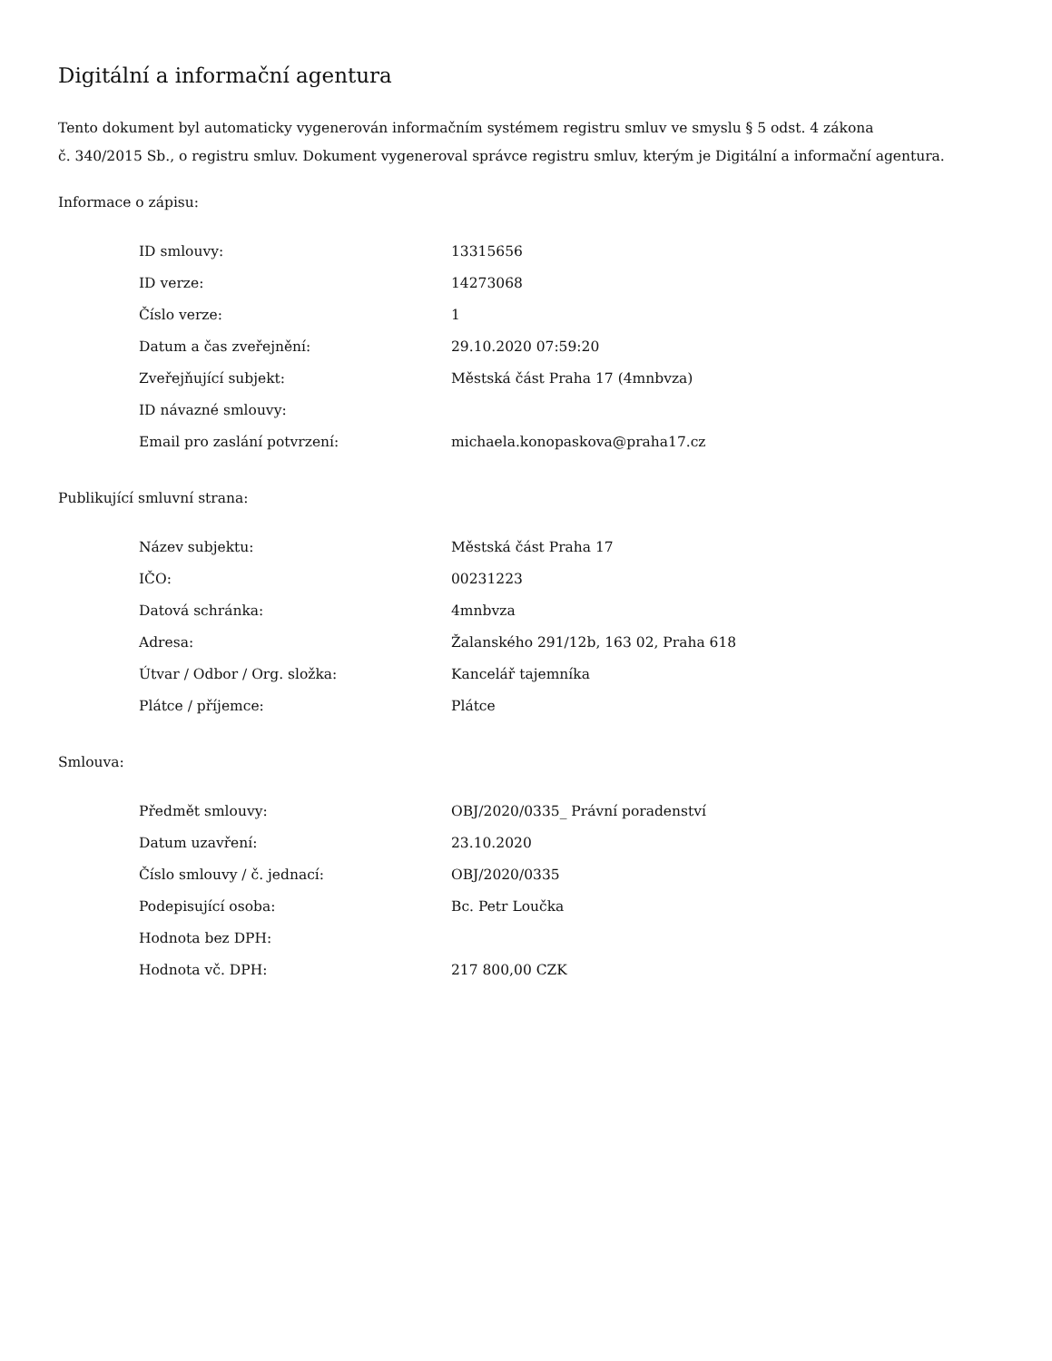Digitální a informační agentura
Tento dokument byl automaticky vygenerován informačním systémem registru smluv ve smyslu § 5 odst. 4 zákona
č. 340/2015 Sb., o registru smluv. Dokument vygeneroval správce registru smluv, kterým je Digitální a informační agentura.
Informace o zápisu:
| ID smlouvy: | 13315656 |
| ID verze: | 14273068 |
| Číslo verze: | 1 |
| Datum a čas zveřejnění: | 29.10.2020 07:59:20 |
| Zveřejňující subjekt: | Městská část Praha 17 (4mnbvza) |
| ID návazné smlouvy: | |
| Email pro zaslání potvrzení: | michaela.konopaskova@praha17.cz |
Publikující smluvní strana:
| Název subjektu: | Městská část Praha 17 |
| IČO: | 00231223 |
| Datová schránka: | 4mnbvza |
| Adresa: | Žalanského 291/12b, 163 02, Praha 618 |
| Útvar / Odbor / Org. složka: | Kancelář tajemníka |
| Plátce / příjemce: | Plátce |
Smlouva:
| Předmět smlouvy: | OBJ/2020/0335_ Právní poradenství |
| Datum uzavření: | 23.10.2020 |
| Číslo smlouvy / č. jednací: | OBJ/2020/0335 |
| Podepisující osoba: | Bc. Petr Loučka |
| Hodnota bez DPH: | |
| Hodnota vč. DPH: | 217 800,00 CZK |